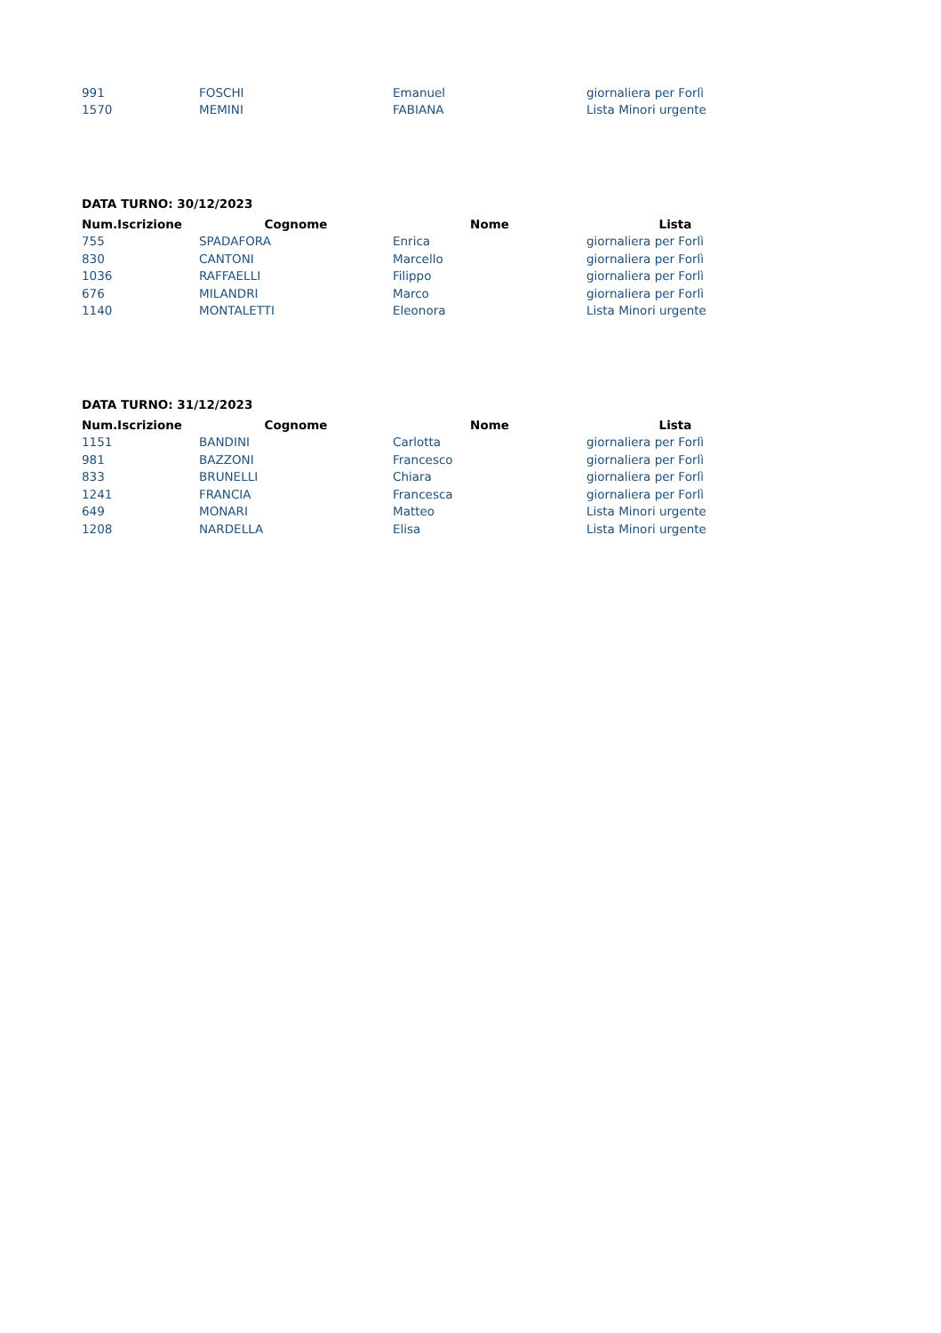| 991 | FOSCHI | Emanuel | giornaliera per Forlì |
| 1570 | MEMINI | FABIANA | Lista Minori urgente |
DATA TURNO: 30/12/2023
| Num.Iscrizione | Cognome | Nome | Lista |
| --- | --- | --- | --- |
| 755 | SPADAFORA | Enrica | giornaliera per Forlì |
| 830 | CANTONI | Marcello | giornaliera per Forlì |
| 1036 | RAFFAELLI | Filippo | giornaliera per Forlì |
| 676 | MILANDRI | Marco | giornaliera per Forlì |
| 1140 | MONTALETTI | Eleonora | Lista Minori urgente |
DATA TURNO: 31/12/2023
| Num.Iscrizione | Cognome | Nome | Lista |
| --- | --- | --- | --- |
| 1151 | BANDINI | Carlotta | giornaliera per Forlì |
| 981 | BAZZONI | Francesco | giornaliera per Forlì |
| 833 | BRUNELLI | Chiara | giornaliera per Forlì |
| 1241 | FRANCIA | Francesca | giornaliera per Forlì |
| 649 | MONARI | Matteo | Lista Minori urgente |
| 1208 | NARDELLA | Elisa | Lista Minori urgente |